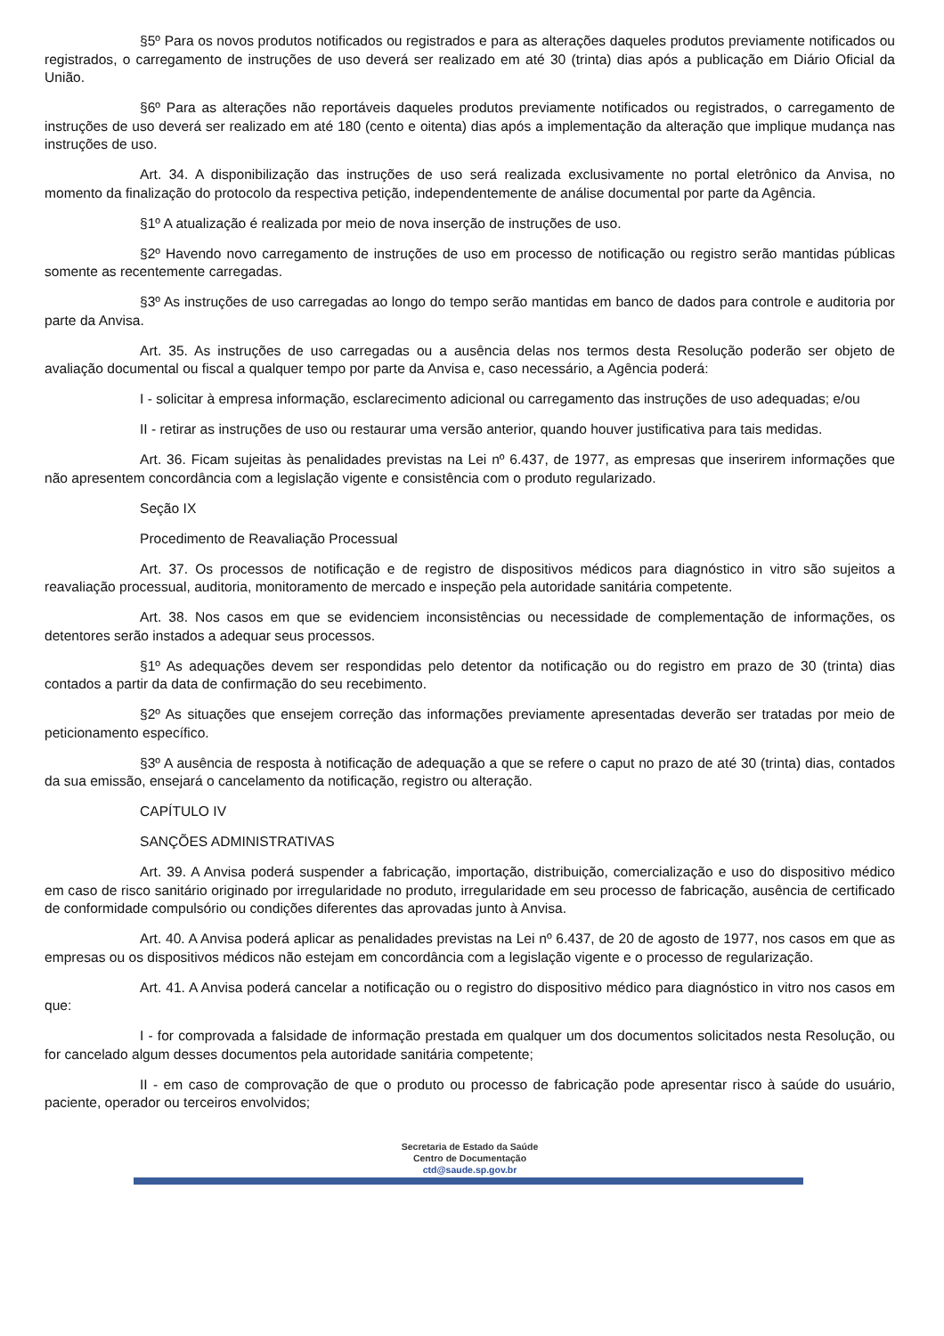§5º Para os novos produtos notificados ou registrados e para as alterações daqueles produtos previamente notificados ou registrados, o carregamento de instruções de uso deverá ser realizado em até 30 (trinta) dias após a publicação em Diário Oficial da União.
§6º Para as alterações não reportáveis daqueles produtos previamente notificados ou registrados, o carregamento de instruções de uso deverá ser realizado em até 180 (cento e oitenta) dias após a implementação da alteração que implique mudança nas instruções de uso.
Art. 34. A disponibilização das instruções de uso será realizada exclusivamente no portal eletrônico da Anvisa, no momento da finalização do protocolo da respectiva petição, independentemente de análise documental por parte da Agência.
§1º A atualização é realizada por meio de nova inserção de instruções de uso.
§2º Havendo novo carregamento de instruções de uso em processo de notificação ou registro serão mantidas públicas somente as recentemente carregadas.
§3º As instruções de uso carregadas ao longo do tempo serão mantidas em banco de dados para controle e auditoria por parte da Anvisa.
Art. 35. As instruções de uso carregadas ou a ausência delas nos termos desta Resolução poderão ser objeto de avaliação documental ou fiscal a qualquer tempo por parte da Anvisa e, caso necessário, a Agência poderá:
I - solicitar à empresa informação, esclarecimento adicional ou carregamento das instruções de uso adequadas; e/ou
II - retirar as instruções de uso ou restaurar uma versão anterior, quando houver justificativa para tais medidas.
Art. 36. Ficam sujeitas às penalidades previstas na Lei nº 6.437, de 1977, as empresas que inserirem informações que não apresentem concordância com a legislação vigente e consistência com o produto regularizado.
Seção IX
Procedimento de Reavaliação Processual
Art. 37. Os processos de notificação e de registro de dispositivos médicos para diagnóstico in vitro são sujeitos a reavaliação processual, auditoria, monitoramento de mercado e inspeção pela autoridade sanitária competente.
Art. 38. Nos casos em que se evidenciem inconsistências ou necessidade de complementação de informações, os detentores serão instados a adequar seus processos.
§1º As adequações devem ser respondidas pelo detentor da notificação ou do registro em prazo de 30 (trinta) dias contados a partir da data de confirmação do seu recebimento.
§2º As situações que ensejem correção das informações previamente apresentadas deverão ser tratadas por meio de peticionamento específico.
§3º A ausência de resposta à notificação de adequação a que se refere o caput no prazo de até 30 (trinta) dias, contados da sua emissão, ensejará o cancelamento da notificação, registro ou alteração.
CAPÍTULO IV
SANÇÕES ADMINISTRATIVAS
Art. 39. A Anvisa poderá suspender a fabricação, importação, distribuição, comercialização e uso do dispositivo médico em caso de risco sanitário originado por irregularidade no produto, irregularidade em seu processo de fabricação, ausência de certificado de conformidade compulsório ou condições diferentes das aprovadas junto à Anvisa.
Art. 40. A Anvisa poderá aplicar as penalidades previstas na Lei nº 6.437, de 20 de agosto de 1977, nos casos em que as empresas ou os dispositivos médicos não estejam em concordância com a legislação vigente e o processo de regularização.
Art. 41. A Anvisa poderá cancelar a notificação ou o registro do dispositivo médico para diagnóstico in vitro nos casos em que:
I - for comprovada a falsidade de informação prestada em qualquer um dos documentos solicitados nesta Resolução, ou for cancelado algum desses documentos pela autoridade sanitária competente;
II - em caso de comprovação de que o produto ou processo de fabricação pode apresentar risco à saúde do usuário, paciente, operador ou terceiros envolvidos;
Secretaria de Estado da Saúde
Centro de Documentação
ctd@saude.sp.gov.br